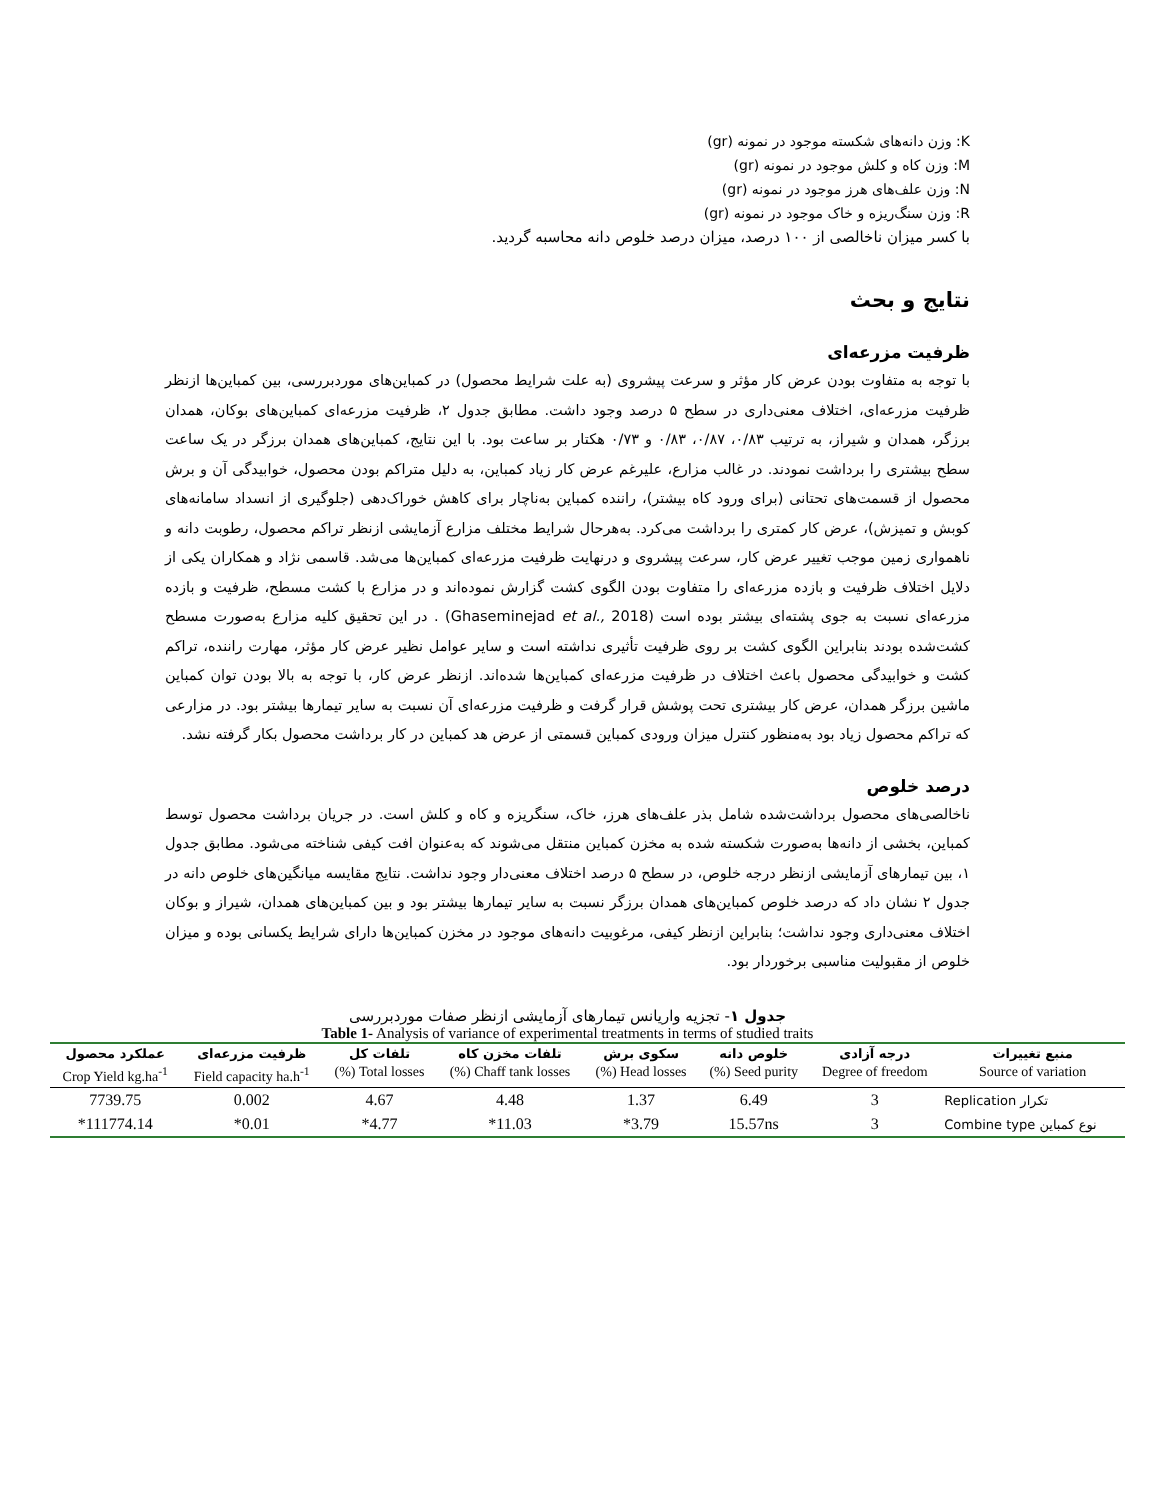K: وزن دانه‌های شکسته موجود در نمونه (gr)
M: وزن کاه و کلش موجود در نمونه (gr)
N: وزن علف‌های هرز موجود در نمونه (gr)
R: وزن سنگ‌ریزه و خاک موجود در نمونه (gr)
با کسر میزان ناخالصی از ۱۰۰ درصد، میزان درصد خلوص دانه محاسبه گردید.
نتایج و بحث
ظرفیت مزرعه‌ای
با توجه به متفاوت بودن عرض کار مؤثر و سرعت پیشروی (به علت شرایط محصول) در کمباین‌های موردبررسی، بین کمباین‌ها ازنظر ظرفیت مزرعه‌ای، اختلاف معنی‌داری در سطح ۵ درصد وجود داشت. مطابق جدول ۲، ظرفیت مزرعه‌ای کمباین‌های بوکان، همدان برزگر، همدان و شیراز، به ترتیب ۰/۸۳، ۰/۸۷، ۰/۸۳ و ۰/۷۳ هکتار بر ساعت بود. با این نتایج، کمباین‌های همدان برزگر در یک ساعت سطح بیشتری را برداشت نمودند. در غالب مزارع، علیرغم عرض کار زیاد کمباین، به دلیل متراکم بودن محصول، خوابیدگی آن و برش محصول از قسمت‌های تحتانی (برای ورود کاه بیشتر)، راننده کمباین به‌ناچار برای کاهش خوراک‌دهی (جلوگیری از انسداد سامانه‌های کوبش و تمیزش)، عرض کار کمتری را برداشت می‌کرد. به‌هرحال شرایط مختلف مزارع آزمایشی ازنظر تراکم محصول، رطوبت دانه و ناهمواری زمین موجب تغییر عرض کار، سرعت پیشروی و درنهایت ظرفیت مزرعه‌ای کمباین‌ها می‌شد. قاسمی نژاد و همکاران یکی از دلایل اختلاف ظرفیت و بازده مزرعه‌ای را متفاوت بودن الگوی کشت گزارش نموده‌اند و در مزارع با کشت مسطح، ظرفیت و بازده مزرعه‌ای نسبت به جوی پشته‌ای بیشتر بوده است (Ghaseminejad et al., 2018) . در این تحقیق کلیه مزارع به‌صورت مسطح کشت‌شده بودند بنابراین الگوی کشت بر روی ظرفیت تأثیری نداشته است و سایر عوامل نظیر عرض کار مؤثر، مهارت راننده، تراکم کشت و خوابیدگی محصول باعث اختلاف در ظرفیت مزرعه‌ای کمباین‌ها شده‌اند. ازنظر عرض کار، با توجه به بالا بودن توان کمباین ماشین برزگر همدان، عرض کار بیشتری تحت پوشش قرار گرفت و ظرفیت مزرعه‌ای آن نسبت به سایر تیمارها بیشتر بود. در مزارعی که تراکم محصول زیاد بود به‌منظور کنترل میزان ورودی کمباین قسمتی از عرض هد کمباین در کار برداشت محصول بکار گرفته نشد.
درصد خلوص
ناخالصی‌های محصول برداشت‌شده شامل بذر علف‌های هرز، خاک، سنگریزه و کاه و کلش است. در جریان برداشت محصول توسط کمباین، بخشی از دانه‌ها به‌صورت شکسته شده به مخزن کمباین منتقل می‌شوند که به‌عنوان افت کیفی شناخته می‌شود. مطابق جدول ۱، بین تیمارهای آزمایشی ازنظر درجه خلوص، در سطح ۵ درصد اختلاف معنی‌دار وجود نداشت. نتایج مقایسه میانگین‌های خلوص دانه در جدول ۲ نشان داد که درصد خلوص کمباین‌های همدان برزگر نسبت به سایر تیمارها بیشتر بود و بین کمباین‌های همدان، شیراز و بوکان اختلاف معنی‌داری وجود نداشت؛ بنابراین ازنظر کیفی، مرغوبیت دانه‌های موجود در مخزن کمباین‌ها دارای شرایط یکسانی بوده و میزان خلوص از مقبولیت مناسبی برخوردار بود.
جدول ۱- تجزیه واریانس تیمارهای آزمایشی ازنظر صفات موردبررسی
Table 1- Analysis of variance of experimental treatments in terms of studied traits
| منبع تغییرات | درجه آزادی | خلوص دانه | سکوی برش | تلفات مخزن کاه | تلفات کل | ظرفیت مزرعه‌ای | عملکرد محصول |
| --- | --- | --- | --- | --- | --- | --- | --- |
| Source of variation | Degree of freedom | Seed purity (%) | Head losses (%) | Chaff tank losses (%) | Total losses (%) | Field capacity ha.h<sup>-1</sup> | Crop Yield kg.ha<sup>-1</sup> |
| Replication تکرار | 3 | 6.49 | 1.37 | 4.48 | 4.67 | 0.002 | 7739.75 |
| Combine type نوع کمباین | 3 | 15.57ns | 3.79* | 11.03* | 4.77* | 0.01* | 111774.14* |